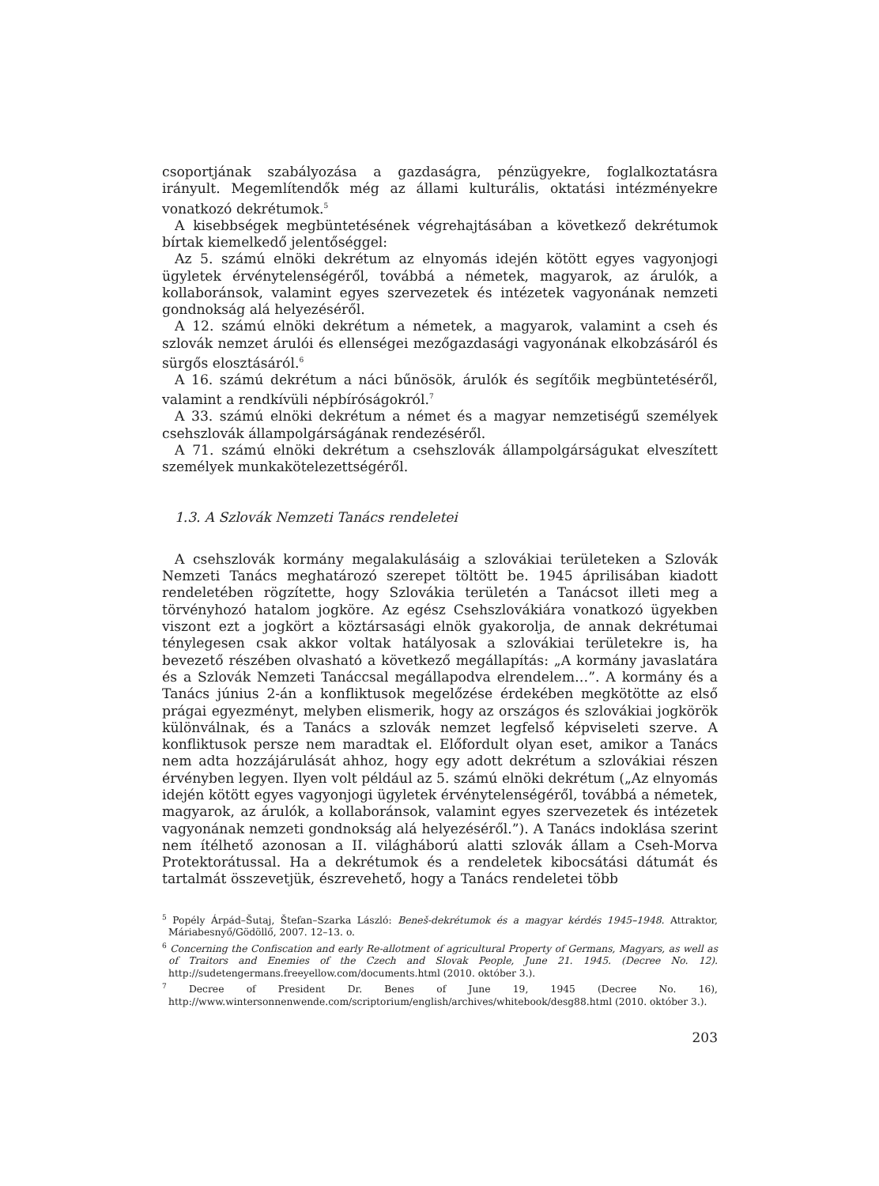csoportjának szabályozása a gazdaságra, pénzügyekre, foglalkoztatásra irányult. Megemlítendők még az állami kulturális, oktatási intézményekre vonatkozó dekrétumok.<sup>5</sup>
A kisebbségek megbüntetésének végrehajtásában a következő dekrétumok bírtak kiemelkedő jelentőséggel:
Az 5. számú elnöki dekrétum az elnyomás idején kötött egyes vagyonjogi ügyletek érvénytelenségéről, továbbá a németek, magyarok, az árulók, a kollaboránsok, valamint egyes szervezetek és intézetek vagyonának nemzeti gondnokság alá helyezéséről.
A 12. számú elnöki dekrétum a németek, a magyarok, valamint a cseh és szlovák nemzet árulói és ellenségei mezőgazdasági vagyonának elkobzásáról és sürgős elosztásáról.<sup>6</sup>
A 16. számú dekrétum a náci bűnösök, árulók és segítőik megbüntetéséről, valamint a rendkívüli népbíróságokról.<sup>7</sup>
A 33. számú elnöki dekrétum a német és a magyar nemzetiségű személyek csehszlovák állampolgárságának rendezéséről.
A 71. számú elnöki dekrétum a csehszlovák állampolgárságukat elveszített személyek munkakötelezettségéről.
1.3. A Szlovák Nemzeti Tanács rendeletei
A csehszlovák kormány megalakulásáig a szlovákiai területeken a Szlovák Nemzeti Tanács meghatározó szerepet töltött be. 1945 áprilisában kiadott rendeletében rögzítette, hogy Szlovákia területén a Tanácsot illeti meg a törvényhozó hatalom jogköre. Az egész Csehszlovákiára vonatkozó ügyekben viszont ezt a jogkört a köztársasági elnök gyakorolja, de annak dekrétumai ténylegesen csak akkor voltak hatályosak a szlovákiai területekre is, ha bevezető részében olvasható a következő megállapítás: „A kormány javaslatára és a Szlovák Nemzeti Tanáccsal megállapodva elrendelem…”. A kormány és a Tanács június 2-án a konfliktusok megelőzése érdekében megkötötte az első prágai egyezményt, melyben elismerik, hogy az országos és szlovákiai jogkörök különválnak, és a Tanács a szlovák nemzet legfelső képviseleti szerve. A konfliktusok persze nem maradtak el. Előfordult olyan eset, amikor a Tanács nem adta hozzájárulását ahhoz, hogy egy adott dekrétum a szlovákiai részen érvényben legyen. Ilyen volt például az 5. számú elnöki dekrétum („Az elnyomás idején kötött egyes vagyonjogi ügyletek érvénytelenségéről, továbbá a németek, magyarok, az árulók, a kollaboránsok, valamint egyes szervezetek és intézetek vagyonának nemzeti gondnokság alá helyezéséről.”). A Tanács indoklása szerint nem ítélhető azonosan a II. világháború alatti szlovák állam a Cseh-Morva Protektorátussal. Ha a dekrétumok és a rendeletek kibocsátási dátumát és tartalmát összevetjük, észrevehető, hogy a Tanács rendeletei több
<sup>5</sup> Popély Árpád–Šutaj, Štefan–Szarka László: Beneš-dekrétumok és a magyar kérdés 1945–1948. Attraktor, Máriabesnyő/Gödöllő, 2007. 12–13. o.
<sup>6</sup> Concerning the Confiscation and early Re-allotment of agricultural Property of Germans, Magyars, as well as of Traitors and Enemies of the Czech and Slovak People, June 21. 1945. (Decree No. 12). http://sudetengermans.freeyellow.com/documents.html (2010. október 3.).
<sup>7</sup> Decree of President Dr. Benes of June 19, 1945 (Decree No. 16), http://www.wintersonnenwende.com/scriptorium/english/archives/whitebook/desg88.html (2010. október 3.).
203